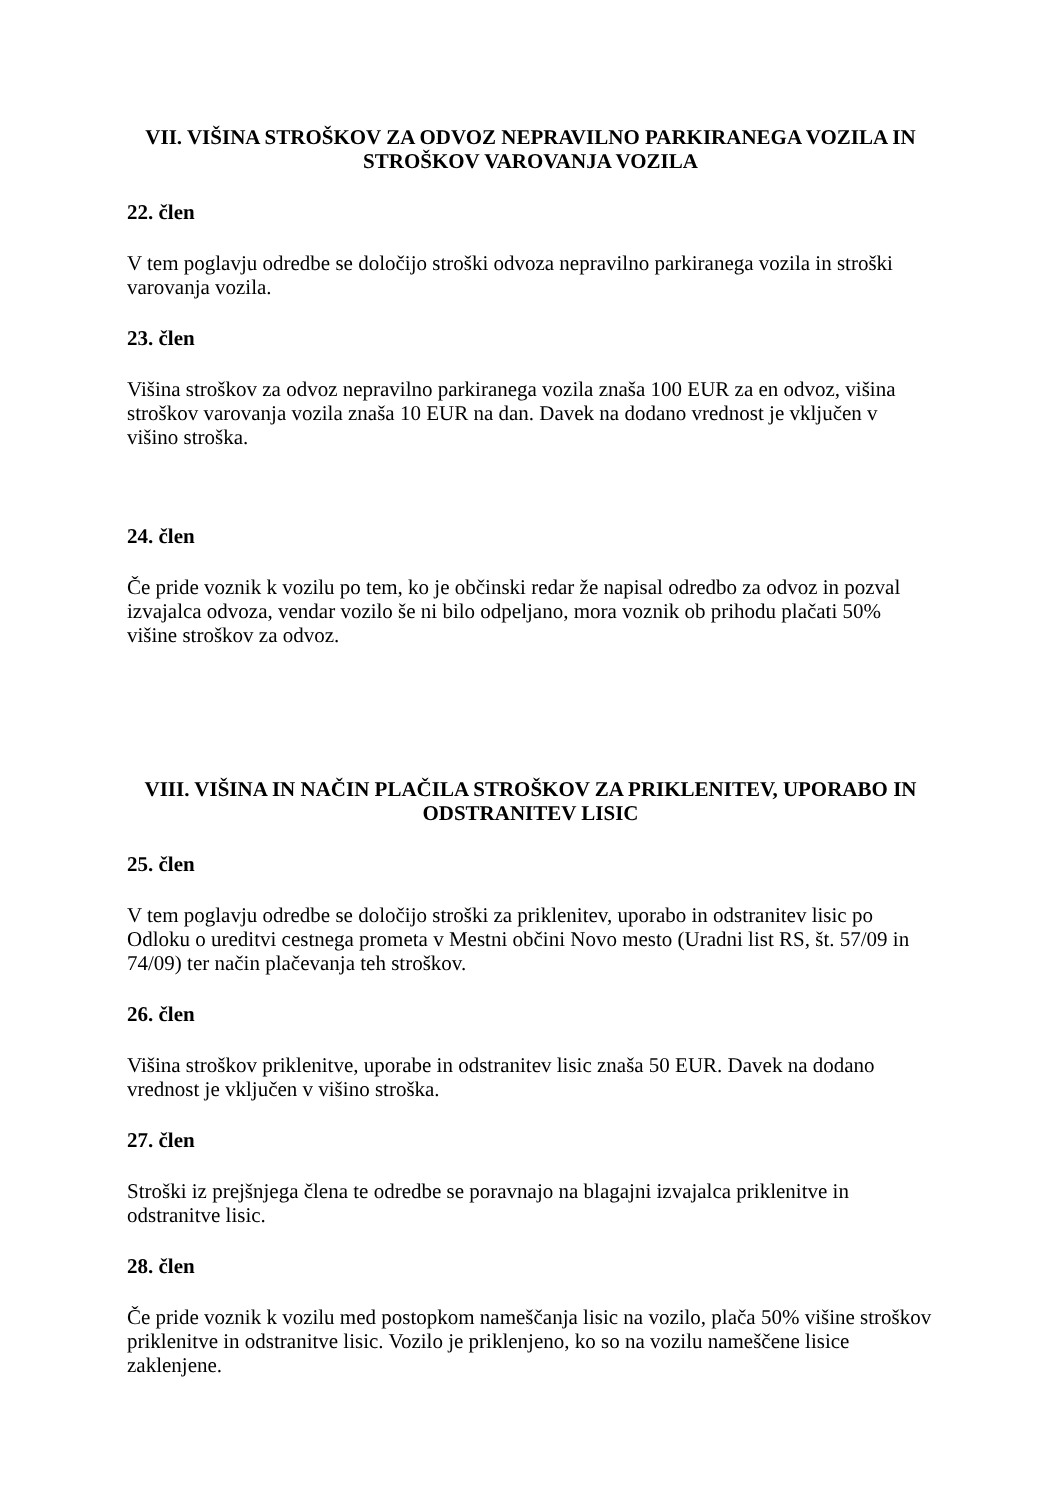VII. VIŠINA STROŠKOV ZA ODVOZ NEPRAVILNO PARKIRANEGA VOZILA IN STROŠKOV VAROVANJA VOZILA
22. člen
V tem poglavju odredbe se določijo stroški odvoza nepravilno parkiranega vozila in stroški varovanja vozila.
23. člen
Višina stroškov za odvoz nepravilno parkiranega vozila znaša 100 EUR za en odvoz, višina stroškov varovanja vozila znaša 10 EUR na dan. Davek na dodano vrednost je vključen v višino stroška.
24. člen
Če pride voznik k vozilu po tem, ko je občinski redar že napisal odredbo za odvoz in pozval izvajalca odvoza, vendar vozilo še ni bilo odpeljano, mora voznik ob prihodu plačati 50% višine stroškov za odvoz.
VIII. VIŠINA IN NAČIN PLAČILA STROŠKOV ZA PRIKLENITEV, UPORABO IN ODSTRANITEV LISIC
25. člen
V tem poglavju odredbe se določijo stroški za priklenitev, uporabo in odstranitev lisic po Odloku o ureditvi cestnega prometa v Mestni občini Novo mesto (Uradni list RS, št. 57/09 in 74/09) ter način plačevanja teh stroškov.
26. člen
Višina stroškov priklenitve, uporabe in odstranitev lisic znaša 50 EUR. Davek na dodano vrednost je vključen v višino stroška.
27. člen
Stroški iz prejšnjega člena te odredbe se poravnajo na blagajni izvajalca priklenitve in odstranitve lisic.
28. člen
Če pride voznik k vozilu med postopkom nameščanja lisic na vozilo, plača 50% višine stroškov priklenitve in odstranitve lisic. Vozilo je priklenjeno, ko so na vozilu nameščene lisice zaklenjene.